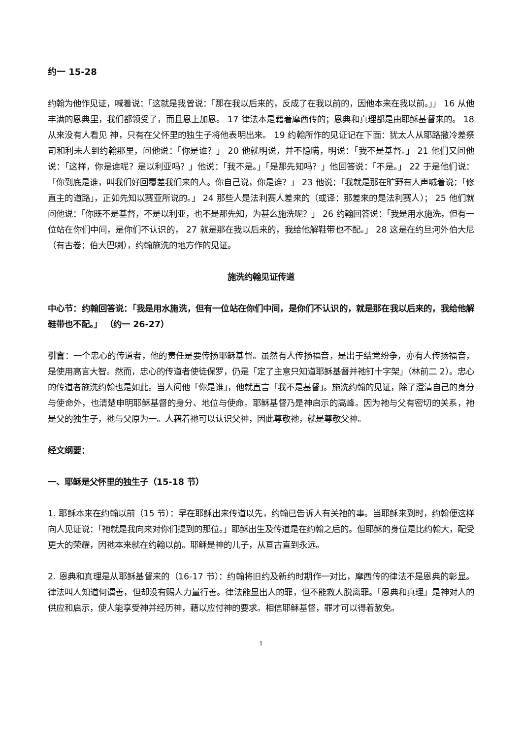约一 15-28
约翰为他作见证，喊着说：「这就是我曾说：「那在我以后来的，反成了在我以前的，因他本来在我以前。」」 16 从他丰满的恩典里，我们都领受了，而且恩上加恩。 17 律法本是藉着摩西传的；恩典和真理都是由耶稣基督来的。 18 从来没有人看见 神，只有在父怀里的独生子将他表明出来。 19 约翰所作的见证记在下面：犹太人从耶路撒冷差祭司和利未人到约翰那里，问他说：「你是谁？」 20 他就明说，并不隐瞒，明说：「我不是基督。」 21 他们又问他说：「这样，你是谁呢？是以利亚吗？」他说：「我不是。」「是那先知吗？」他回答说：「不是。」 22 于是他们说：「你到底是谁，叫我们好回覆差我们来的人。你自己说，你是谁？」 23 他说：「我就是那在旷野有人声喊着说：「修直主的道路」，正如先知以赛亚所说的。」 24 那些人是法利赛人差来的（或译：那差来的是法利赛人）； 25 他们就问他说：「你既不是基督，不是以利亚，也不是那先知，为甚么施洗呢？」 26 约翰回答说：「我是用水施洗，但有一位站在你们中间，是你们不认识的， 27 就是那在我以后来的，我给他解鞋带也不配。」 28 这是在约旦河外伯大尼（有古卷：伯大巴喇），约翰施洗的地方作的见证。
施洗约翰见证传道
中心节：约翰回答说：「我是用水施洗，但有一位站在你们中间，是你们不认识的，就是那在我以后来的，我给他解鞋带也不配。」 （约一 26-27）
引言：一个忠心的传道者，他的责任是要传扬耶稣基督。虽然有人传扬福音，是出于结党纷争，亦有人传扬福音，是使用高言大智。然而，忠心的传道者使徒保罗，仍是「定了主意只知道耶稣基督并祂钉十字架」（林前二 2）。忠心的传道者施洗约翰也是如此。当人问他「你是谁」，他就直言「我不是基督」。施洗约翰的见证，除了澄清自己的身分与使命外，也清楚申明耶稣基督的身分、地位与使命。耶稣基督乃是神启示的高峰。因为祂与父有密切的关系，祂是父的独生子，祂与父原为一。人藉着祂可以认识父神，因此尊敬祂，就是尊敬父神。
经文纲要：
一、耶稣是父怀里的独生子（15-18 节）
1. 耶稣本来在约翰以前（15 节）：早在耶稣出来传道以先，约翰已告诉人有关祂的事。当耶稣来到时，约翰便这样向人见证说：「祂就是我向来对你们提到的那位。」耶稣出生及传道是在约翰之后的。但耶稣的身位是比约翰大，配受更大的荣耀，因祂本来就在约翰以前。耶稣是神的儿子，从亘古直到永远。
2. 恩典和真理是从耶稣基督来的（16-17 节）：约翰将旧约及新约时期作一对比，摩西传的律法不是恩典的彰显。律法叫人知道何谓善，但却没有赐人力量行善。律法能显出人的罪，但不能救人脱离罪。「恩典和真理」是神对人的供应和启示，使人能享受神并经历神，藉以应付神的要求。相信耶稣基督，罪才可以得着赦免。
1